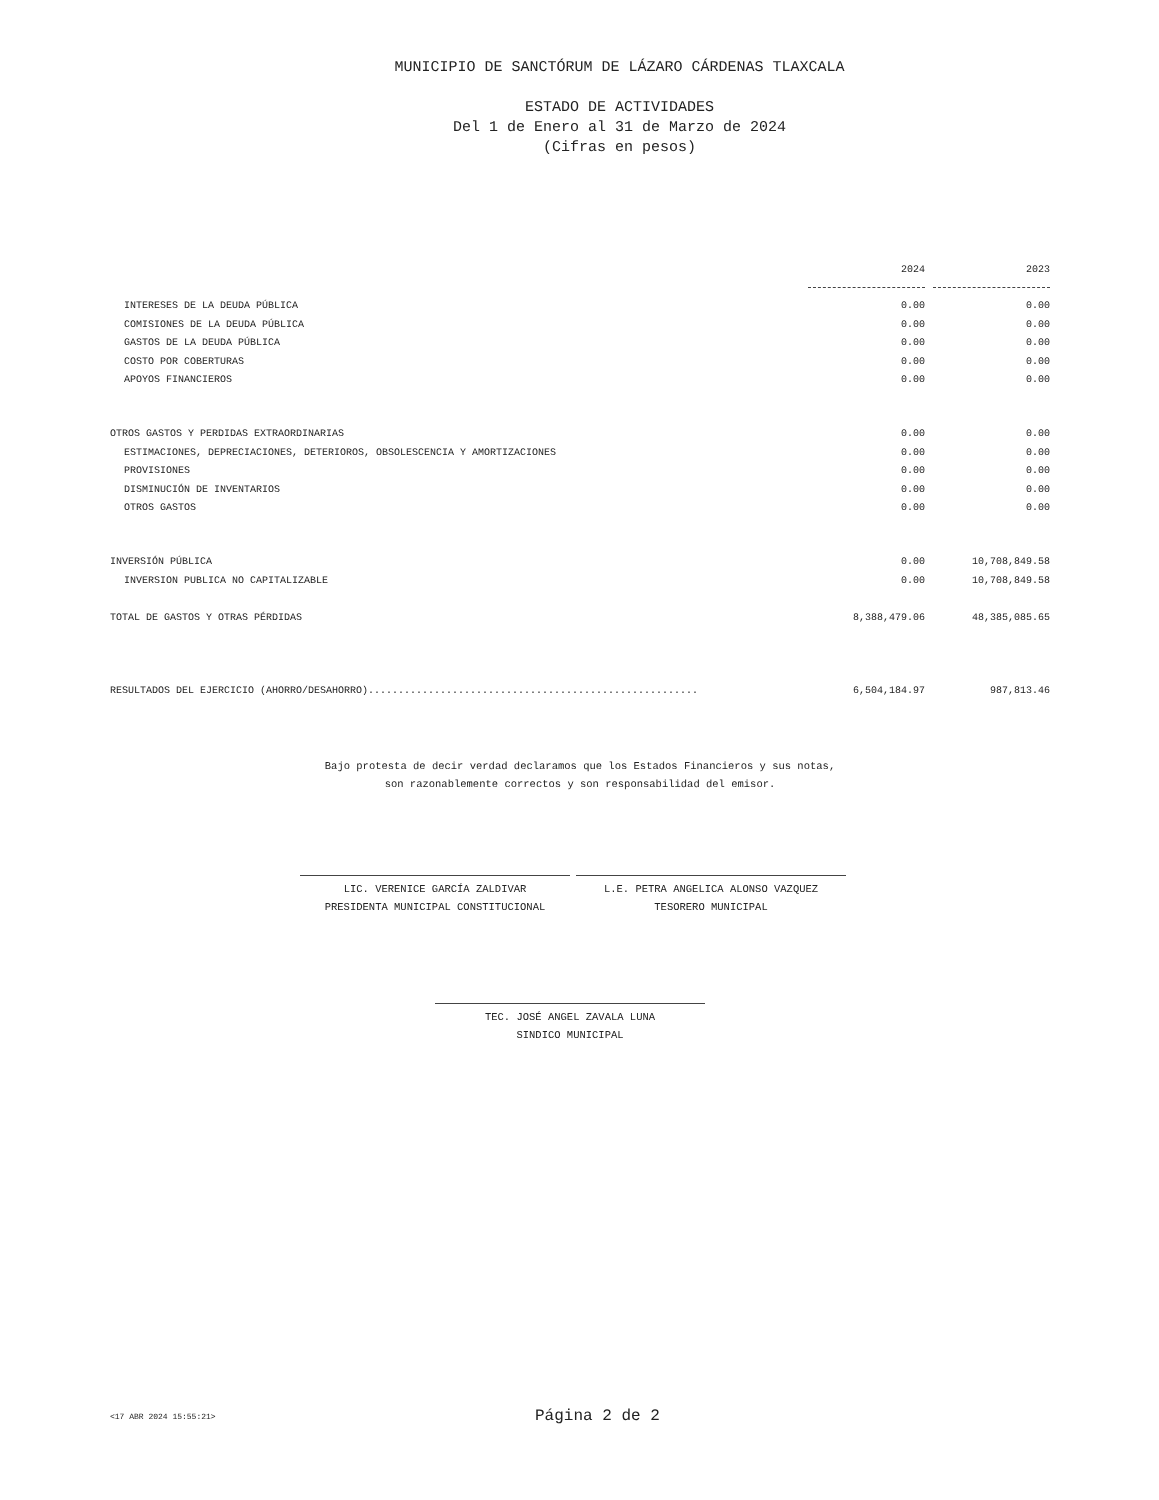MUNICIPIO DE SANCTÓRUM DE LÁZARO CÁRDENAS TLAXCALA
ESTADO DE ACTIVIDADES
Del 1 de Enero al 31 de Marzo de 2024
(Cifras en pesos)
| | 2024 | 2023 |
| --- | --- | --- |
| INTERESES DE LA DEUDA PÚBLICA | 0.00 | 0.00 |
| COMISIONES DE LA DEUDA PÚBLICA | 0.00 | 0.00 |
| GASTOS DE LA DEUDA PÚBLICA | 0.00 | 0.00 |
| COSTO POR COBERTURAS | 0.00 | 0.00 |
| APOYOS FINANCIEROS | 0.00 | 0.00 |
| OTROS GASTOS Y PERDIDAS EXTRAORDINARIAS | 0.00 | 0.00 |
| ESTIMACIONES, DEPRECIACIONES, DETERIOROS, OBSOLESCENCIA Y AMORTIZACIONES | 0.00 | 0.00 |
| PROVISIONES | 0.00 | 0.00 |
| DISMINUCIÓN DE INVENTARIOS | 0.00 | 0.00 |
| OTROS GASTOS | 0.00 | 0.00 |
| INVERSIÓN PÚBLICA | 0.00 | 10,708,849.58 |
| INVERSION PUBLICA NO CAPITALIZABLE | 0.00 | 10,708,849.58 |
| TOTAL DE GASTOS Y OTRAS PÉRDIDAS | 8,388,479.06 | 48,385,085.65 |
| RESULTADOS DEL EJERCICIO (AHORRO/DESAHORRO)....................................................... | 6,504,184.97 | 987,813.46 |
Bajo protesta de decir verdad declaramos que los Estados Financieros y sus notas,
son razonablemente correctos y son responsabilidad del emisor.
LIC. VERENICE GARCÍA ZALDIVAR
PRESIDENTA MUNICIPAL CONSTITUCIONAL
L.E. PETRA ANGELICA ALONSO VAZQUEZ
TESORERO MUNICIPAL
TEC. JOSÉ ANGEL ZAVALA LUNA
SINDICO MUNICIPAL
<17 ABR 2024 15:55:21> Página 2 de 2